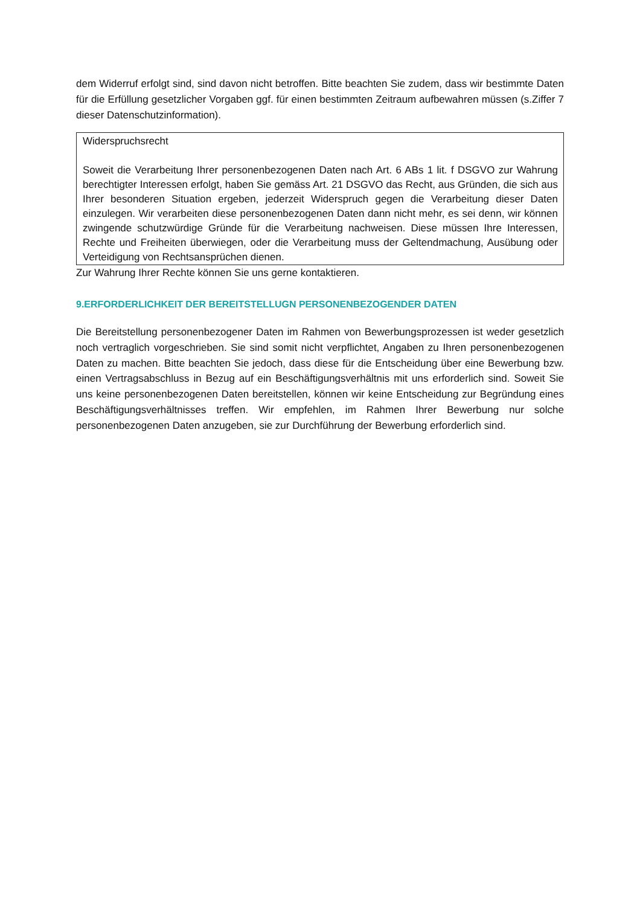dem Widerruf erfolgt sind, sind davon nicht betroffen. Bitte beachten Sie zudem, dass wir bestimmte Daten für die Erfüllung gesetzlicher Vorgaben ggf. für einen bestimmten Zeitraum aufbewahren müssen (s.Ziffer 7 dieser Datenschutzinformation).
Widerspruchsrecht
Soweit die Verarbeitung Ihrer personenbezogenen Daten nach Art. 6 ABs 1 lit. f DSGVO zur Wahrung berechtigter Interessen erfolgt, haben Sie gemäss Art. 21 DSGVO das Recht, aus Gründen, die sich aus Ihrer besonderen Situation ergeben, jederzeit Widerspruch gegen die Verarbeitung dieser Daten einzulegen. Wir verarbeiten diese personenbezogenen Daten dann nicht mehr, es sei denn, wir können zwingende schutzwürdige Gründe für die Verarbeitung nachweisen. Diese müssen Ihre Interessen, Rechte und Freiheiten überwiegen, oder die Verarbeitung muss der Geltendmachung, Ausübung oder Verteidigung von Rechtsansprüchen dienen.
Zur Wahrung Ihrer Rechte können Sie uns gerne kontaktieren.
9.ERFORDERLICHKEIT DER BEREITSTELLUGN PERSONENBEZOGENDER DATEN
Die Bereitstellung personenbezogener Daten im Rahmen von Bewerbungsprozessen ist weder gesetzlich noch vertraglich vorgeschrieben. Sie sind somit nicht verpflichtet, Angaben zu Ihren personenbezogenen Daten zu machen. Bitte beachten Sie jedoch, dass diese für die Entscheidung über eine Bewerbung bzw. einen Vertragsabschluss in Bezug auf ein Beschäftigungsverhältnis mit uns erforderlich sind. Soweit Sie uns keine personenbezogenen Daten bereitstellen, können wir keine Entscheidung zur Begründung eines Beschäftigungsverhältnisses treffen. Wir empfehlen, im Rahmen Ihrer Bewerbung nur solche personenbezogenen Daten anzugeben, sie zur Durchführung der Bewerbung erforderlich sind.